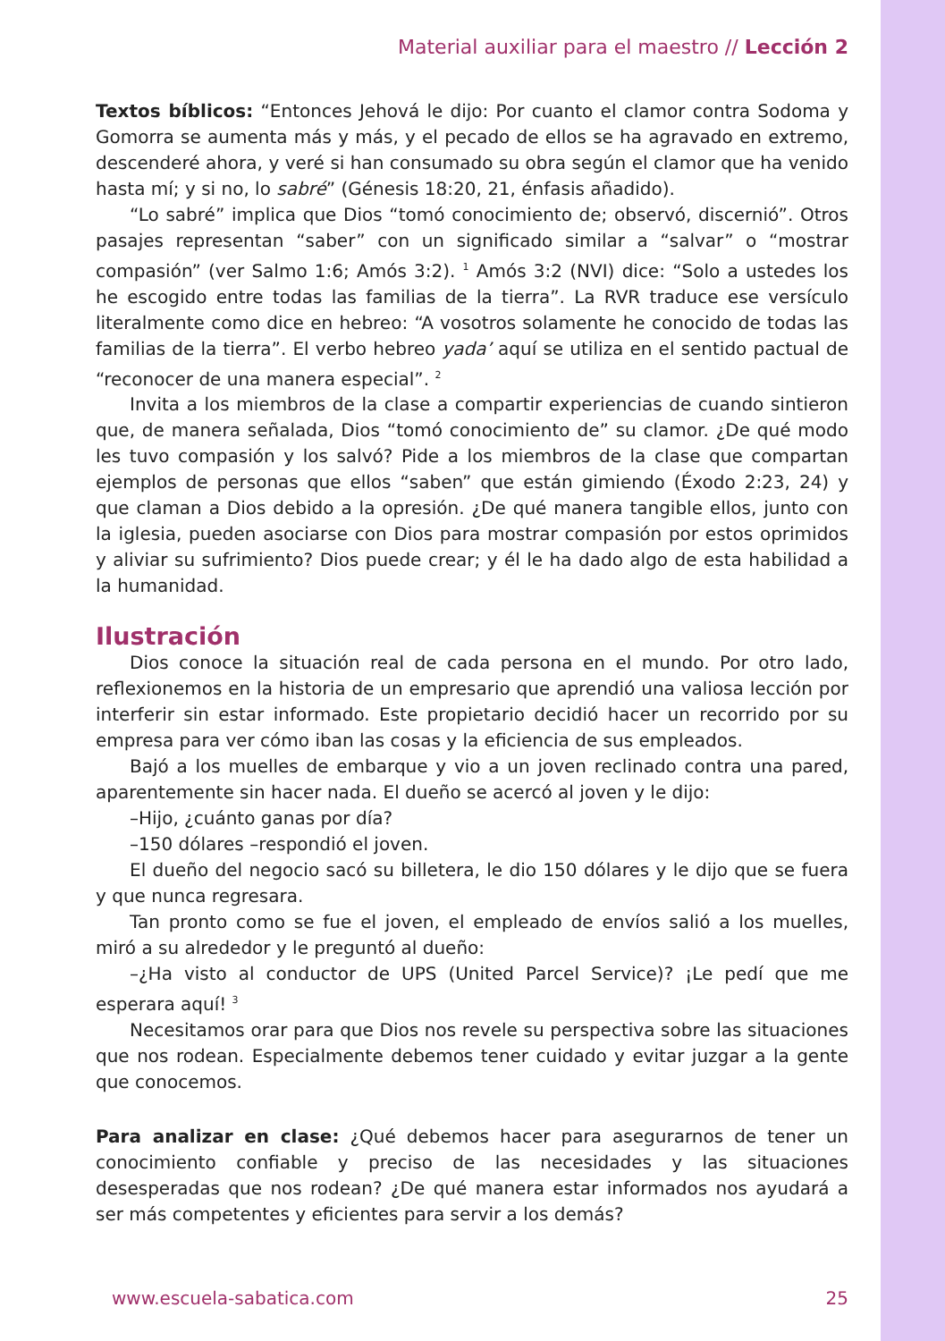Material auxiliar para el maestro // Lección 2
Textos bíblicos: “Entonces Jehová le dijo: Por cuanto el clamor contra Sodoma y Gomorra se aumenta más y más, y el pecado de ellos se ha agravado en extremo, descenderé ahora, y veré si han consumado su obra según el clamor que ha venido hasta mí; y si no, lo sabré” (Génesis 18:20, 21, énfasis añadido).
“Lo sabré” implica que Dios “tomó conocimiento de; observó, discernió”. Otros pasajes representan “saber” con un significado similar a “salvar” o “mostrar compasión” (ver Salmo 1:6; Amós 3:2). <sup>1</sup> Amós 3:2 (NVI) dice: “Solo a ustedes los he escogido entre todas las familias de la tierra”. La RVR traduce ese versículo literalmente como dice en hebreo: “A vosotros solamente he conocido de todas las familias de la tierra”. El verbo hebreo yada’ aquí se utiliza en el sentido pactual de “reconocer de una manera especial”. <sup>2</sup>
Invita a los miembros de la clase a compartir experiencias de cuando sintieron que, de manera señalada, Dios “tomó conocimiento de” su clamor. ¿De qué modo les tuvo compasión y los salvó? Pide a los miembros de la clase que compartan ejemplos de personas que ellos “saben” que están gimiendo (Éxodo 2:23, 24) y que claman a Dios debido a la opresión. ¿De qué manera tangible ellos, junto con la iglesia, pueden asociarse con Dios para mostrar compasión por estos oprimidos y aliviar su sufrimiento? Dios puede crear; y él le ha dado algo de esta habilidad a la humanidad.
Ilustración
Dios conoce la situación real de cada persona en el mundo. Por otro lado, reflexionemos en la historia de un empresario que aprendió una valiosa lección por interferir sin estar informado. Este propietario decidió hacer un recorrido por su empresa para ver cómo iban las cosas y la eficiencia de sus empleados.
Bajó a los muelles de embarque y vio a un joven reclinado contra una pared, aparentemente sin hacer nada. El dueño se acercó al joven y le dijo:
–Hijo, ¿cuánto ganas por día?
–150 dólares –respondió el joven.
El dueño del negocio sacó su billetera, le dio 150 dólares y le dijo que se fuera y que nunca regresara.
Tan pronto como se fue el joven, el empleado de envíos salió a los muelles, miró a su alrededor y le preguntó al dueño:
–¿Ha visto al conductor de UPS (United Parcel Service)? ¡Le pedí que me esperara aquí! <sup>3</sup>
Necesitamos orar para que Dios nos revele su perspectiva sobre las situaciones que nos rodean. Especialmente debemos tener cuidado y evitar juzgar a la gente que conocemos.
Para analizar en clase: ¿Qué debemos hacer para asegurarnos de tener un conocimiento confiable y preciso de las necesidades y las situaciones desesperadas que nos rodean? ¿De qué manera estar informados nos ayudará a ser más competentes y eficientes para servir a los demás?
www.escuela-sabatica.com 25